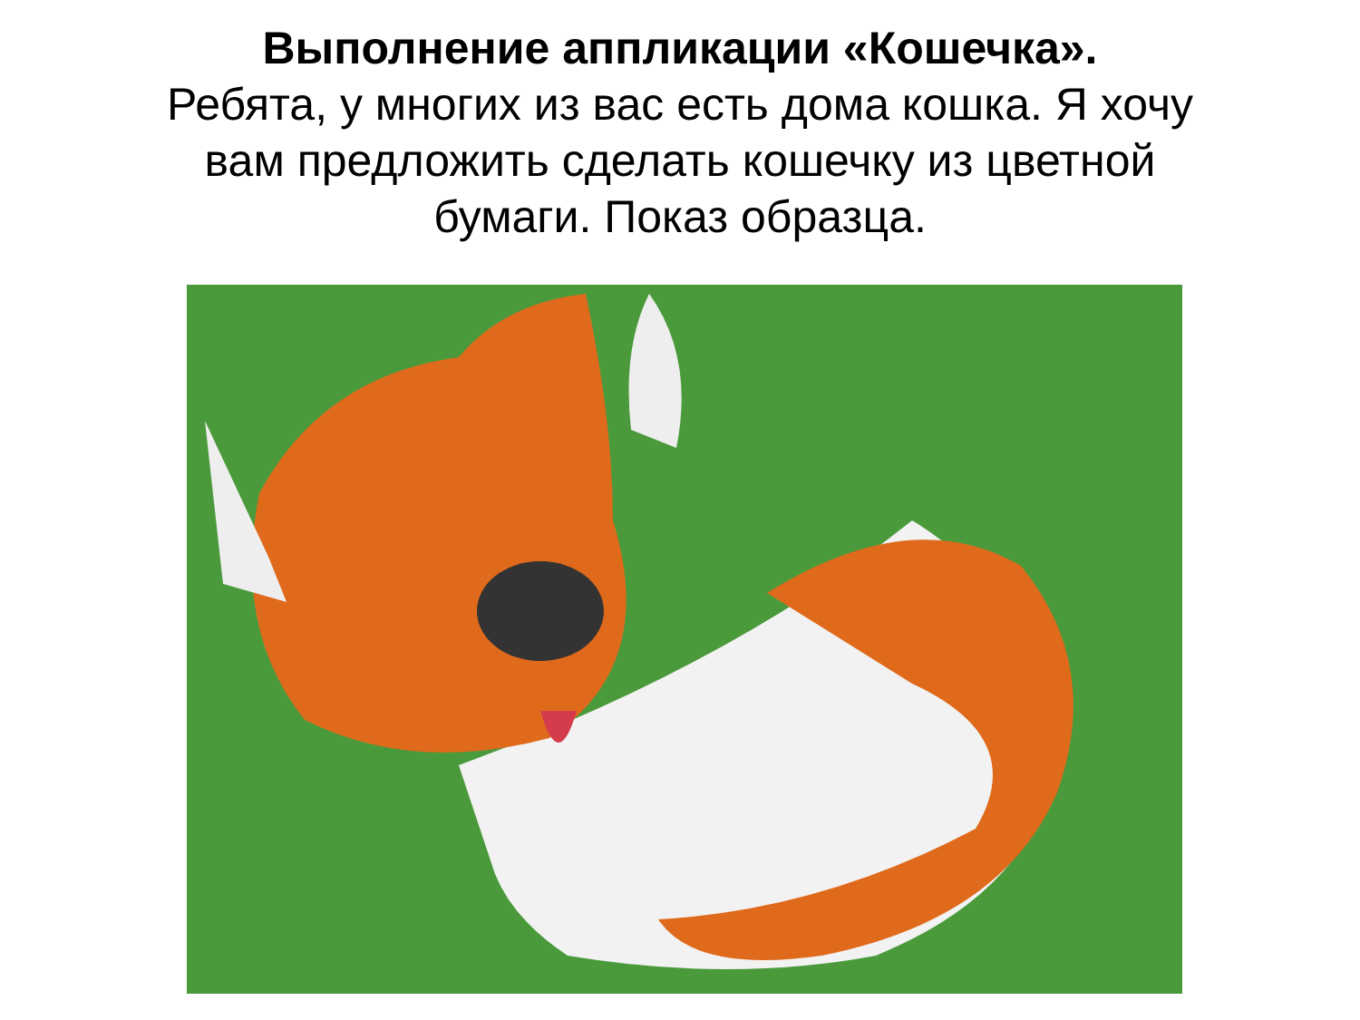Выполнение аппликации «Кошечка».
Ребята, у многих из вас есть дома кошка. Я хочу
вам предложить сделать кошечку из цветной
бумаги. Показ образца.